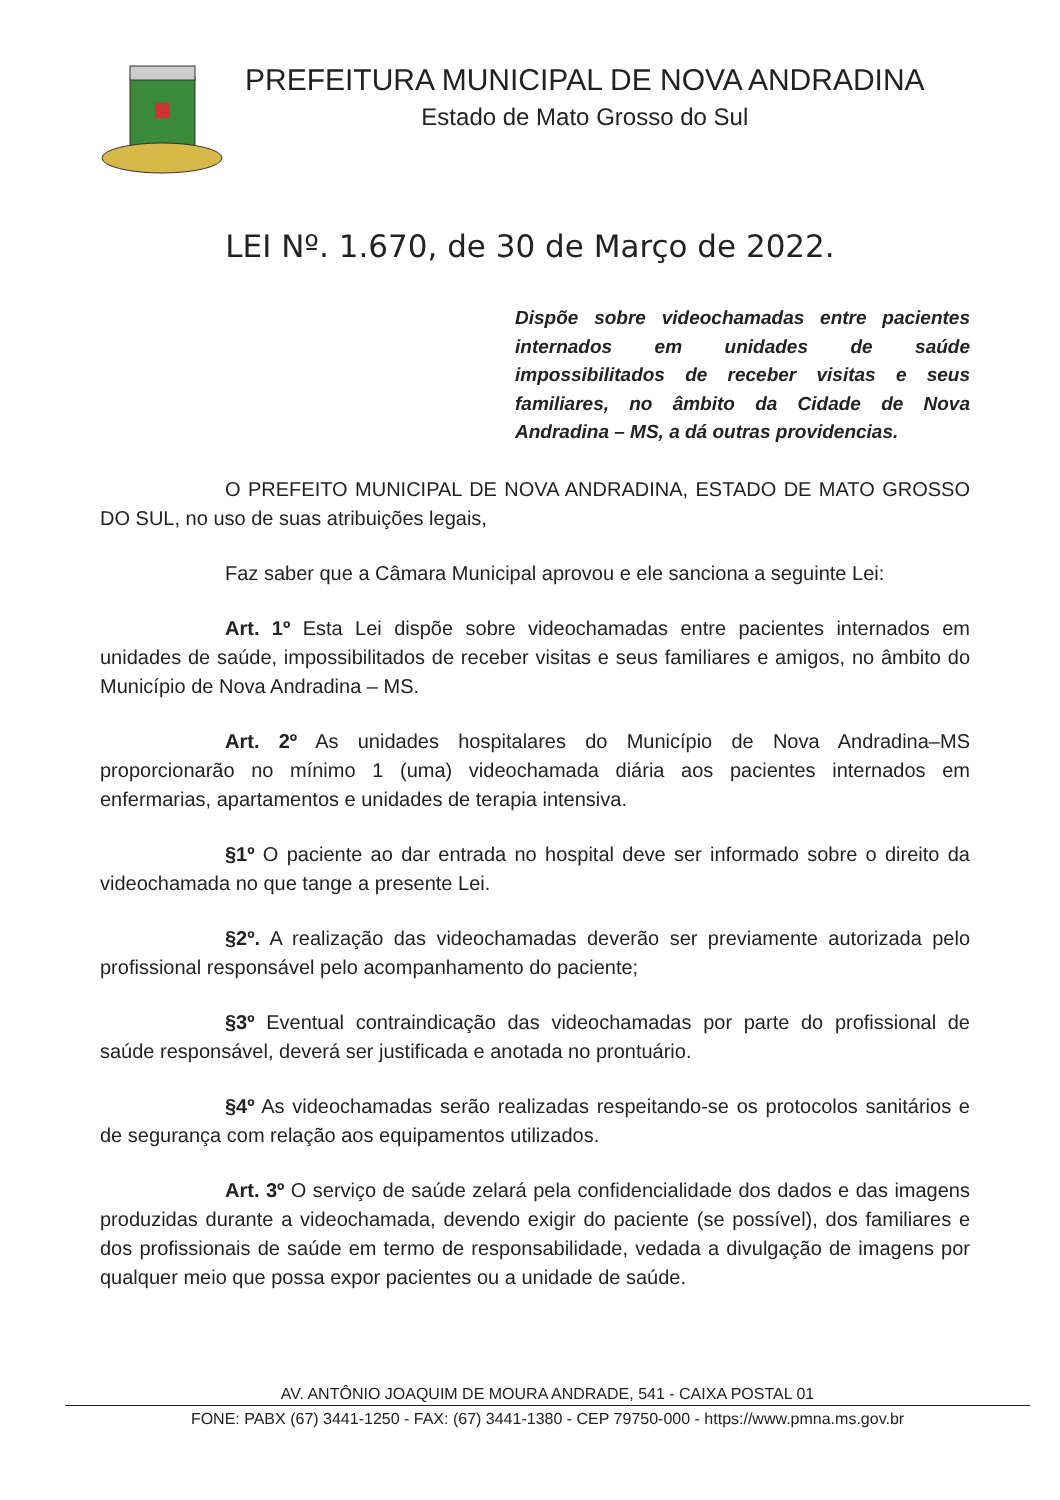PREFEITURA MUNICIPAL DE NOVA ANDRADINA
Estado de Mato Grosso do Sul
LEI Nº. 1.670, de 30 de Março de 2022.
Dispõe sobre videochamadas entre pacientes internados em unidades de saúde impossibilitados de receber visitas e seus familiares, no âmbito da Cidade de Nova Andradina – MS, a dá outras providencias.
O PREFEITO MUNICIPAL DE NOVA ANDRADINA, ESTADO DE MATO GROSSO DO SUL, no uso de suas atribuições legais,
Faz saber que a Câmara Municipal aprovou e ele sanciona a seguinte Lei:
Art. 1º Esta Lei dispõe sobre videochamadas entre pacientes internados em unidades de saúde, impossibilitados de receber visitas e seus familiares e amigos, no âmbito do Município de Nova Andradina – MS.
Art. 2º As unidades hospitalares do Município de Nova Andradina–MS proporcionarão no mínimo 1 (uma) videochamada diária aos pacientes internados em enfermarias, apartamentos e unidades de terapia intensiva.
§1º O paciente ao dar entrada no hospital deve ser informado sobre o direito da videochamada no que tange a presente Lei.
§2º. A realização das videochamadas deverão ser previamente autorizada pelo profissional responsável pelo acompanhamento do paciente;
§3º Eventual contraindicação das videochamadas por parte do profissional de saúde responsável, deverá ser justificada e anotada no prontuário.
§4º As videochamadas serão realizadas respeitando-se os protocolos sanitários e de segurança com relação aos equipamentos utilizados.
Art. 3º O serviço de saúde zelará pela confidencialidade dos dados e das imagens produzidas durante a videochamada, devendo exigir do paciente (se possível), dos familiares e dos profissionais de saúde em termo de responsabilidade, vedada a divulgação de imagens por qualquer meio que possa expor pacientes ou a unidade de saúde.
AV. ANTÔNIO JOAQUIM DE MOURA ANDRADE, 541 - CAIXA POSTAL 01
FONE: PABX (67) 3441-1250 - FAX: (67) 3441-1380 - CEP 79750-000 - https://www.pmna.ms.gov.br